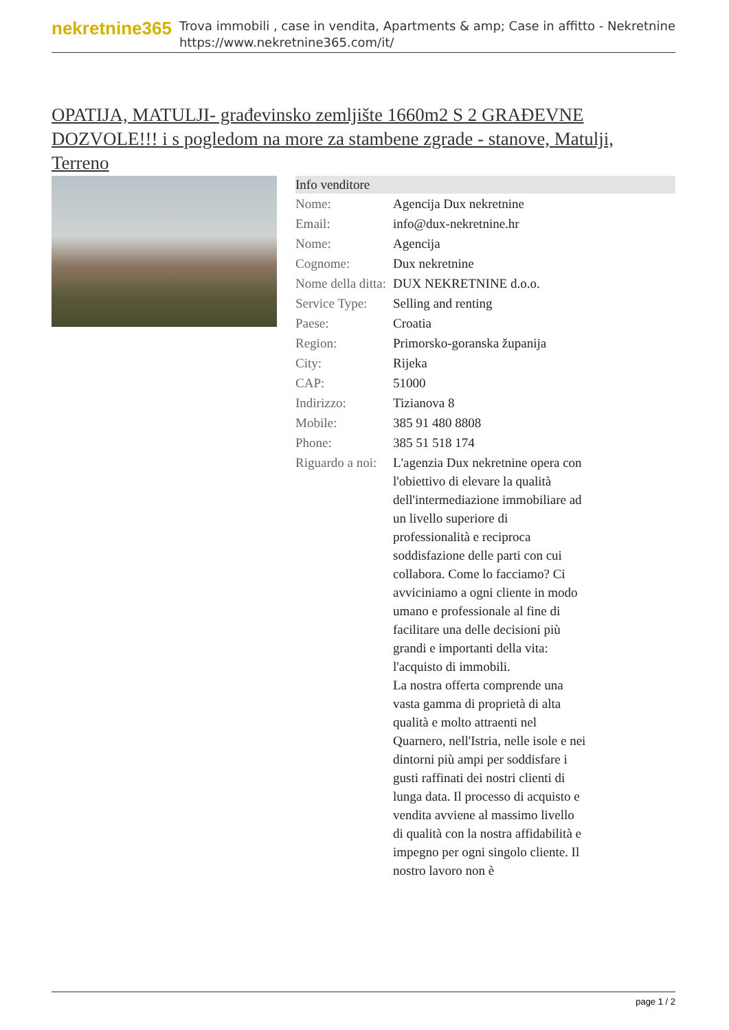nekretnine365
Trova immobili , case in vendita, Apartments & amp; Case in affitto - Nekretnine
https://www.nekretnine365.com/it/
OPATIJA, MATULJI- građevinsko zemljište 1660m2 S 2 GRAĐEVNE DOZVOLE!!! i s pogledom na more za stambene zgrade - stanove, Matulji, Terreno
| Info venditore | |
| --- | --- |
| Nome: | Agencija Dux nekretnine |
| Email: | info@dux-nekretnine.hr |
| Nome: | Agencija |
| Cognome: | Dux nekretnine |
| Nome della ditta: | DUX NEKRETNINE d.o.o. |
| Service Type: | Selling and renting |
| Paese: | Croatia |
| Region: | Primorsko-goranska županija |
| City: | Rijeka |
| CAP: | 51000 |
| Indirizzo: | Tizianova 8 |
| Mobile: | 385 91 480 8808 |
| Phone: | 385 51 518 174 |
| Riguardo a noi: | L'agenzia Dux nekretnine opera con l'obiettivo di elevare la qualità dell'intermediazione immobiliare ad un livello superiore di professionalità e reciproca soddisfazione delle parti con cui collabora. Come lo facciamo? Ci avviciniamo a ogni cliente in modo umano e professionale al fine di facilitare una delle decisioni più grandi e importanti della vita: l'acquisto di immobili. La nostra offerta comprende una vasta gamma di proprietà di alta qualità e molto attraenti nel Quarnero, nell'Istria, nelle isole e nei dintorni più ampi per soddisfare i gusti raffinati dei nostri clienti di lunga data. Il processo di acquisto e vendita avviene al massimo livello di qualità con la nostra affidabilità e impegno per ogni singolo cliente. Il nostro lavoro non è |
page 1 / 2